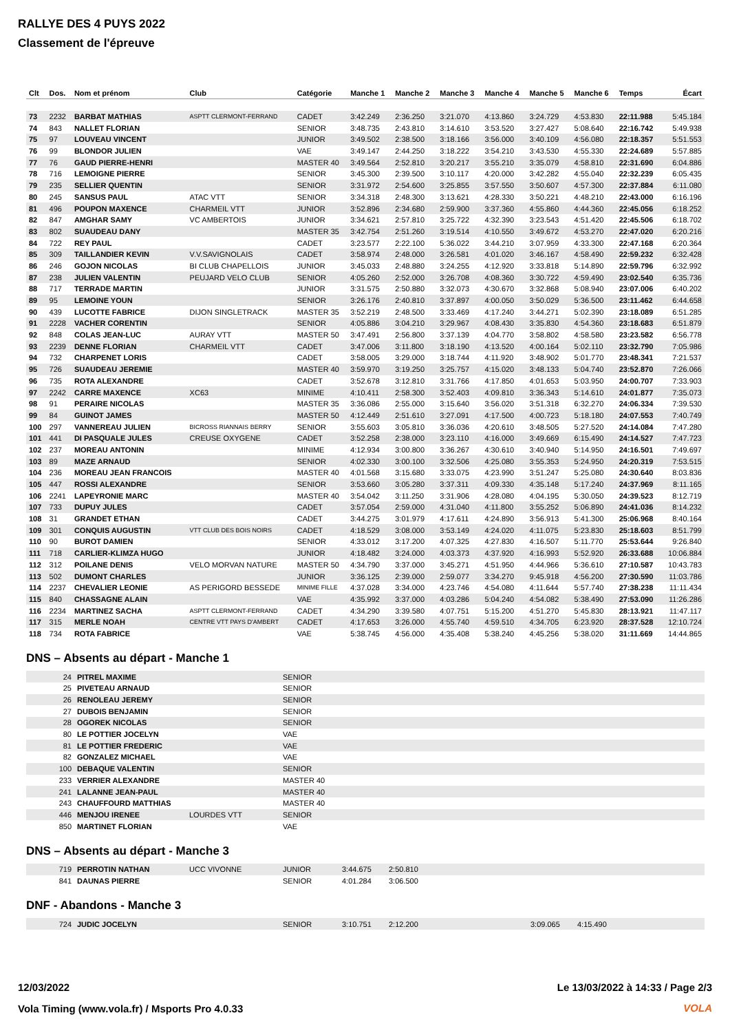RALLYE DES 4 PUYS 2022
Classement de l'épreuve
| Clt | Dos. | Nom et prénom | Club | Catégorie | Manche 1 | Manche 2 | Manche 3 | Manche 4 | Manche 5 | Manche 6 | Temps | Écart |
| --- | --- | --- | --- | --- | --- | --- | --- | --- | --- | --- | --- | --- |
| 73 | 2232 | BARBAT MATHIAS | ASPTT CLERMONT-FERRAND | CADET | 3:42.249 | 2:36.250 | 3:21.070 | 4:13.860 | 3:24.729 | 4:53.830 | 22:11.988 | 5:45.184 |
| 74 | 843 | NALLET FLORIAN | | SENIOR | 3:48.735 | 2:43.810 | 3:14.610 | 3:53.520 | 3:27.427 | 5:08.640 | 22:16.742 | 5:49.938 |
| 75 | 97 | LOUVEAU VINCENT | | JUNIOR | 3:49.502 | 2:38.500 | 3:18.166 | 3:56.000 | 3:40.109 | 4:56.080 | 22:18.357 | 5:51.553 |
| 76 | 99 | BLONDOR JULIEN | | VAE | 3:49.147 | 2:44.250 | 3:18.222 | 3:54.210 | 3:43.530 | 4:55.330 | 22:24.689 | 5:57.885 |
| 77 | 76 | GAUD PIERRE-HENRI | | MASTER 40 | 3:49.564 | 2:52.810 | 3:20.217 | 3:55.210 | 3:35.079 | 4:58.810 | 22:31.690 | 6:04.886 |
| 78 | 716 | LEMOIGNE PIERRE | | SENIOR | 3:45.300 | 2:39.500 | 3:10.117 | 4:20.000 | 3:42.282 | 4:55.040 | 22:32.239 | 6:05.435 |
| 79 | 235 | SELLIER QUENTIN | | SENIOR | 3:31.972 | 2:54.600 | 3:25.855 | 3:57.550 | 3:50.607 | 4:57.300 | 22:37.884 | 6:11.080 |
| 80 | 245 | SANSUS PAUL | ATAC VTT | SENIOR | 3:34.318 | 2:48.300 | 3:13.621 | 4:28.330 | 3:50.221 | 4:48.210 | 22:43.000 | 6:16.196 |
| 81 | 496 | POUPON MAXENCE | CHARMEIL VTT | JUNIOR | 3:52.896 | 2:34.680 | 2:59.900 | 3:37.360 | 4:55.860 | 4:44.360 | 22:45.056 | 6:18.252 |
| 82 | 847 | AMGHAR SAMY | VC AMBERTOIS | JUNIOR | 3:34.621 | 2:57.810 | 3:25.722 | 4:32.390 | 3:23.543 | 4:51.420 | 22:45.506 | 6:18.702 |
| 83 | 802 | SUAUDEAU DANY | | MASTER 35 | 3:42.754 | 2:51.260 | 3:19.514 | 4:10.550 | 3:49.672 | 4:53.270 | 22:47.020 | 6:20.216 |
| 84 | 722 | REY PAUL | | CADET | 3:23.577 | 2:22.100 | 5:36.022 | 3:44.210 | 3:07.959 | 4:33.300 | 22:47.168 | 6:20.364 |
| 85 | 309 | TAILLANDIER KEVIN | V.V.SAVIGNOLAIS | CADET | 3:58.974 | 2:48.000 | 3:26.581 | 4:01.020 | 3:46.167 | 4:58.490 | 22:59.232 | 6:32.428 |
| 86 | 246 | GOJON NICOLAS | BI CLUB CHAPELLOIS | JUNIOR | 3:45.033 | 2:48.880 | 3:24.255 | 4:12.920 | 3:33.818 | 5:14.890 | 22:59.796 | 6:32.992 |
| 87 | 238 | JULIEN VALENTIN | PEUJARD VELO CLUB | SENIOR | 4:05.260 | 2:52.000 | 3:26.708 | 4:08.360 | 3:30.722 | 4:59.490 | 23:02.540 | 6:35.736 |
| 88 | 717 | TERRADE MARTIN | | JUNIOR | 3:31.575 | 2:50.880 | 3:32.073 | 4:30.670 | 3:32.868 | 5:08.940 | 23:07.006 | 6:40.202 |
| 89 | 95 | LEMOINE YOUN | | SENIOR | 3:26.176 | 2:40.810 | 3:37.897 | 4:00.050 | 3:50.029 | 5:36.500 | 23:11.462 | 6:44.658 |
| 90 | 439 | LUCOTTE FABRICE | DIJON SINGLETRACK | MASTER 35 | 3:52.219 | 2:48.500 | 3:33.469 | 4:17.240 | 3:44.271 | 5:02.390 | 23:18.089 | 6:51.285 |
| 91 | 2228 | VACHER CORENTIN | | SENIOR | 4:05.886 | 3:04.210 | 3:29.967 | 4:08.430 | 3:35.830 | 4:54.360 | 23:18.683 | 6:51.879 |
| 92 | 848 | COLAS JEAN-LUC | AURAY VTT | MASTER 50 | 3:47.491 | 2:56.800 | 3:37.139 | 4:04.770 | 3:58.802 | 4:58.580 | 23:23.582 | 6:56.778 |
| 93 | 2239 | DENNE FLORIAN | CHARMEIL VTT | CADET | 3:47.006 | 3:11.800 | 3:18.190 | 4:13.520 | 4:00.164 | 5:02.110 | 23:32.790 | 7:05.986 |
| 94 | 732 | CHARPENET LORIS | | CADET | 3:58.005 | 3:29.000 | 3:18.744 | 4:11.920 | 3:48.902 | 5:01.770 | 23:48.341 | 7:21.537 |
| 95 | 726 | SUAUDEAU JEREMIE | | MASTER 40 | 3:59.970 | 3:19.250 | 3:25.757 | 4:15.020 | 3:48.133 | 5:04.740 | 23:52.870 | 7:26.066 |
| 96 | 735 | ROTA ALEXANDRE | | CADET | 3:52.678 | 3:12.810 | 3:31.766 | 4:17.850 | 4:01.653 | 5:03.950 | 24:00.707 | 7:33.903 |
| 97 | 2242 | CARRE MAXENCE | XC63 | MINIME | 4:10.411 | 2:58.300 | 3:52.403 | 4:09.810 | 3:36.343 | 5:14.610 | 24:01.877 | 7:35.073 |
| 98 | 91 | PERAIRE NICOLAS | | MASTER 35 | 3:36.086 | 2:55.000 | 3:15.640 | 3:56.020 | 3:51.318 | 6:32.270 | 24:06.334 | 7:39.530 |
| 99 | 84 | GUINOT JAMES | | MASTER 50 | 4:12.449 | 2:51.610 | 3:27.091 | 4:17.500 | 4:00.723 | 5:18.180 | 24:07.553 | 7:40.749 |
| 100 | 297 | VANNEREAU JULIEN | BICROSS RIANNAIS BERRY | SENIOR | 3:55.603 | 3:05.810 | 3:36.036 | 4:20.610 | 3:48.505 | 5:27.520 | 24:14.084 | 7:47.280 |
| 101 | 441 | DI PASQUALE JULES | CREUSE OXYGENE | CADET | 3:52.258 | 2:38.000 | 3:23.110 | 4:16.000 | 3:49.669 | 6:15.490 | 24:14.527 | 7:47.723 |
| 102 | 237 | MOREAU ANTONIN | | MINIME | 4:12.934 | 3:00.800 | 3:36.267 | 4:30.610 | 3:40.940 | 5:14.950 | 24:16.501 | 7:49.697 |
| 103 | 89 | MAZE ARNAUD | | SENIOR | 4:02.330 | 3:00.100 | 3:32.506 | 4:25.080 | 3:55.353 | 5:24.950 | 24:20.319 | 7:53.515 |
| 104 | 236 | MOREAU JEAN FRANCOIS | | MASTER 40 | 4:01.568 | 3:15.680 | 3:33.075 | 4:23.990 | 3:51.247 | 5:25.080 | 24:30.640 | 8:03.836 |
| 105 | 447 | ROSSI ALEXANDRE | | SENIOR | 3:53.660 | 3:05.280 | 3:37.311 | 4:09.330 | 4:35.148 | 5:17.240 | 24:37.969 | 8:11.165 |
| 106 | 2241 | LAPEYRONIE MARC | | MASTER 40 | 3:54.042 | 3:11.250 | 3:31.906 | 4:28.080 | 4:04.195 | 5:30.050 | 24:39.523 | 8:12.719 |
| 107 | 733 | DUPUY JULES | | CADET | 3:57.054 | 2:59.000 | 4:31.040 | 4:11.800 | 3:55.252 | 5:06.890 | 24:41.036 | 8:14.232 |
| 108 | 31 | GRANDET ETHAN | | CADET | 3:44.275 | 3:01.979 | 4:17.611 | 4:24.890 | 3:56.913 | 5:41.300 | 25:06.968 | 8:40.164 |
| 109 | 301 | CONQUIS AUGUSTIN | VTT CLUB DES BOIS NOIRS | CADET | 4:18.529 | 3:08.000 | 3:53.149 | 4:24.020 | 4:11.075 | 5:23.830 | 25:18.603 | 8:51.799 |
| 110 | 90 | BUROT DAMIEN | | SENIOR | 4:33.012 | 3:17.200 | 4:07.325 | 4:27.830 | 4:16.507 | 5:11.770 | 25:53.644 | 9:26.840 |
| 111 | 718 | CARLIER-KLIMZA HUGO | | JUNIOR | 4:18.482 | 3:24.000 | 4:03.373 | 4:37.920 | 4:16.993 | 5:52.920 | 26:33.688 | 10:06.884 |
| 112 | 312 | POILANE DENIS | VELO MORVAN NATURE | MASTER 50 | 4:34.790 | 3:37.000 | 3:45.271 | 4:51.950 | 4:44.966 | 5:36.610 | 27:10.587 | 10:43.783 |
| 113 | 502 | DUMONT CHARLES | | JUNIOR | 3:36.125 | 2:39.000 | 2:59.077 | 3:34.270 | 9:45.918 | 4:56.200 | 27:30.590 | 11:03.786 |
| 114 | 2237 | CHEVALIER LEONIE | AS PERIGORD BESSEDE | MINIME FILLE | 4:37.028 | 3:34.000 | 4:23.746 | 4:54.080 | 4:11.644 | 5:57.740 | 27:38.238 | 11:11.434 |
| 115 | 840 | CHASSAGNE ALAIN | | VAE | 4:35.992 | 3:37.000 | 4:03.286 | 5:04.240 | 4:54.082 | 5:38.490 | 27:53.090 | 11:26.286 |
| 116 | 2234 | MARTINEZ SACHA | ASPTT CLERMONT-FERRAND | CADET | 4:34.290 | 3:39.580 | 4:07.751 | 5:15.200 | 4:51.270 | 5:45.830 | 28:13.921 | 11:47.117 |
| 117 | 315 | MERLE NOAH | CENTRE VTT PAYS D'AMBERT | CADET | 4:17.653 | 3:26.000 | 4:55.740 | 4:59.510 | 4:34.705 | 6:23.920 | 28:37.528 | 12:10.724 |
| 118 | 734 | ROTA FABRICE | | VAE | 5:38.745 | 4:56.000 | 4:35.408 | 5:38.240 | 4:45.256 | 5:38.020 | 31:11.669 | 14:44.865 |
DNS – Absents au départ - Manche 1
| | 24 | PITREL MAXIME | | SENIOR |
| | 25 | PIVETEAU ARNAUD | | SENIOR |
| | 26 | RENOLEAU JEREMY | | SENIOR |
| | 27 | DUBOIS BENJAMIN | | SENIOR |
| | 28 | OGOREK NICOLAS | | SENIOR |
| | 80 | LE POTTIER JOCELYN | | VAE |
| | 81 | LE POTTIER FREDERIC | | VAE |
| | 82 | GONZALEZ MICHAEL | | VAE |
| | 100 | DEBAQUE VALENTIN | | SENIOR |
| | 233 | VERRIER ALEXANDRE | | MASTER 40 |
| | 241 | LALANNE JEAN-PAUL | | MASTER 40 |
| | 243 | CHAUFFOURD MATTHIAS | | MASTER 40 |
| | 446 | MENJOU IRENEE | LOURDES VTT | SENIOR |
| | 850 | MARTINET FLORIAN | | VAE |
DNS – Absents au départ - Manche 3
| | 719 | PERROTIN NATHAN | UCC VIVONNE | JUNIOR | 3:44.675 | 2:50.810 |
| | 841 | DAUNAS PIERRE | | SENIOR | 4:01.284 | 3:06.500 |
DNF - Abandons - Manche 3
| | 724 | JUDIC JOCELYN | | SENIOR | 3:10.751 | 2:12.200 | 3:09.065 | 4:15.490 |
12/03/2022
Le 13/03/2022 à 14:33 / Page 2/3
Vola Timing (www.vola.fr) / Msports Pro 4.0.33
VOLA